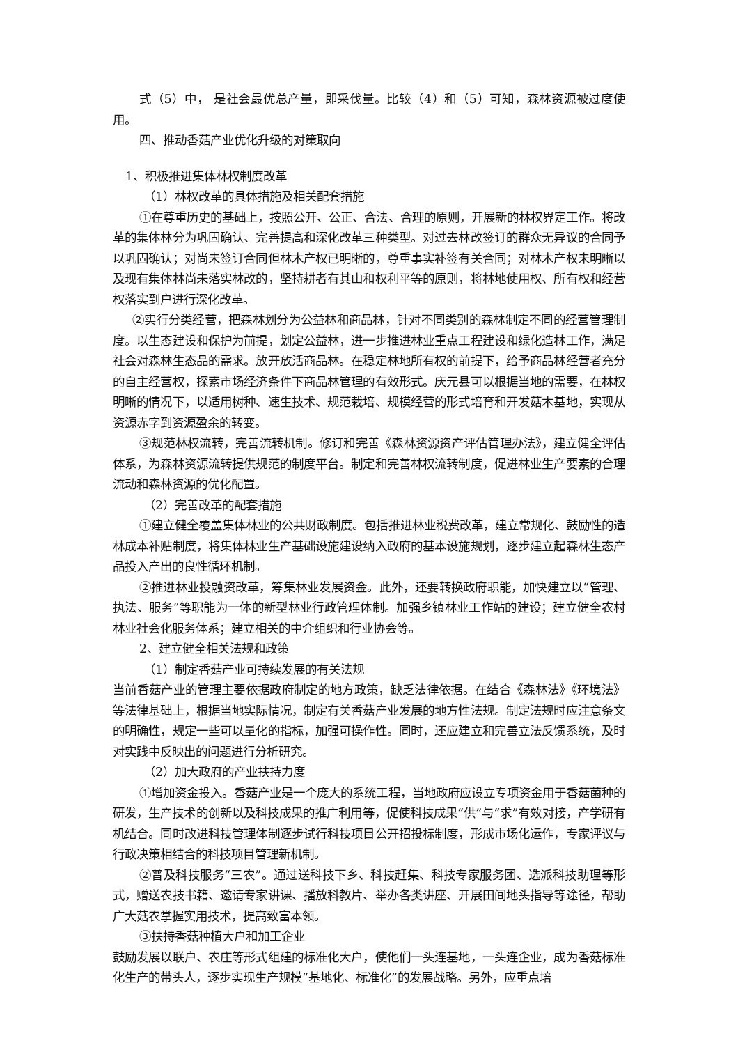式（5）中， 是社会最优总产量，即采伐量。比较（4）和（5）可知，森林资源被过度使用。
四、推动香菇产业优化升级的对策取向
1、积极推进集体林权制度改革
（1）林权改革的具体措施及相关配套措施
①在尊重历史的基础上，按照公开、公正、合法、合理的原则，开展新的林权界定工作。将改革的集体林分为巩固确认、完善提高和深化改革三种类型。对过去林改签订的群众无异议的合同予以巩固确认；对尚未签订合同但林木产权已明晰的，尊重事实补签有关合同；对林木产权未明晰以及现有集体林尚未落实林改的，坚持耕者有其山和权利平等的原则，将林地使用权、所有权和经营权落实到户进行深化改革。
②实行分类经营，把森林划分为公益林和商品林，针对不同类别的森林制定不同的经营管理制度。以生态建设和保护为前提，划定公益林，进一步推进林业重点工程建设和绿化造林工作，满足社会对森林生态品的需求。放开放活商品林。在稳定林地所有权的前提下，给予商品林经营者充分的自主经营权，探索市场经济条件下商品林管理的有效形式。庆元县可以根据当地的需要，在林权明晰的情况下，以适用树种、速生技术、规范栽培、规模经营的形式培育和开发菇木基地，实现从资源赤字到资源盈余的转变。
③规范林权流转，完善流转机制。修订和完善《森林资源资产评估管理办法》，建立健全评估体系，为森林资源流转提供规范的制度平台。制定和完善林权流转制度，促进林业生产要素的合理流动和森林资源的优化配置。
（2）完善改革的配套措施
①建立健全覆盖集体林业的公共财政制度。包括推进林业税费改革，建立常规化、鼓励性的造林成本补贴制度，将集体林业生产基础设施建设纳入政府的基本设施规划，逐步建立起森林生态产品投入产出的良性循环机制。
②推进林业投融资改革，筹集林业发展资金。此外，还要转换政府职能，加快建立以“管理、执法、服务”等职能为一体的新型林业行政管理体制。加强乡镇林业工作站的建设；建立健全农村林业社会化服务体系；建立相关的中介组织和行业协会等。
2、建立健全相关法规和政策
（1）制定香菇产业可持续发展的有关法规
当前香菇产业的管理主要依据政府制定的地方政策，缺乏法律依据。在结合《森林法》《环境法》等法律基础上，根据当地实际情况，制定有关香菇产业发展的地方性法规。制定法规时应注意条文的明确性，规定一些可以量化的指标，加强可操作性。同时，还应建立和完善立法反馈系统，及时对实践中反映出的问题进行分析研究。
（2）加大政府的产业扶持力度
①增加资金投入。香菇产业是一个庞大的系统工程，当地政府应设立专项资金用于香菇菌种的研发，生产技术的创新以及科技成果的推广利用等，促使科技成果“供”与“求”有效对接，产学研有机结合。同时改进科技管理体制逐步试行科技项目公开招投标制度，形成市场化运作，专家评议与行政决策相结合的科技项目管理新机制。
②普及科技服务“三农”。通过送科技下乡、科技赶集、科技专家服务团、选派科技助理等形式，赠送农技书籍、邀请专家讲课、播放科教片、举办各类讲座、开展田间地头指导等途径，帮助广大菇农掌握实用技术，提高致富本领。
③扶持香菇种植大户和加工企业
鼓励发展以联户、农庄等形式组建的标准化大户，使他们一头连基地，一头连企业，成为香菇标准化生产的带头人，逐步实现生产规模“基地化、标准化”的发展战略。另外，应重点培